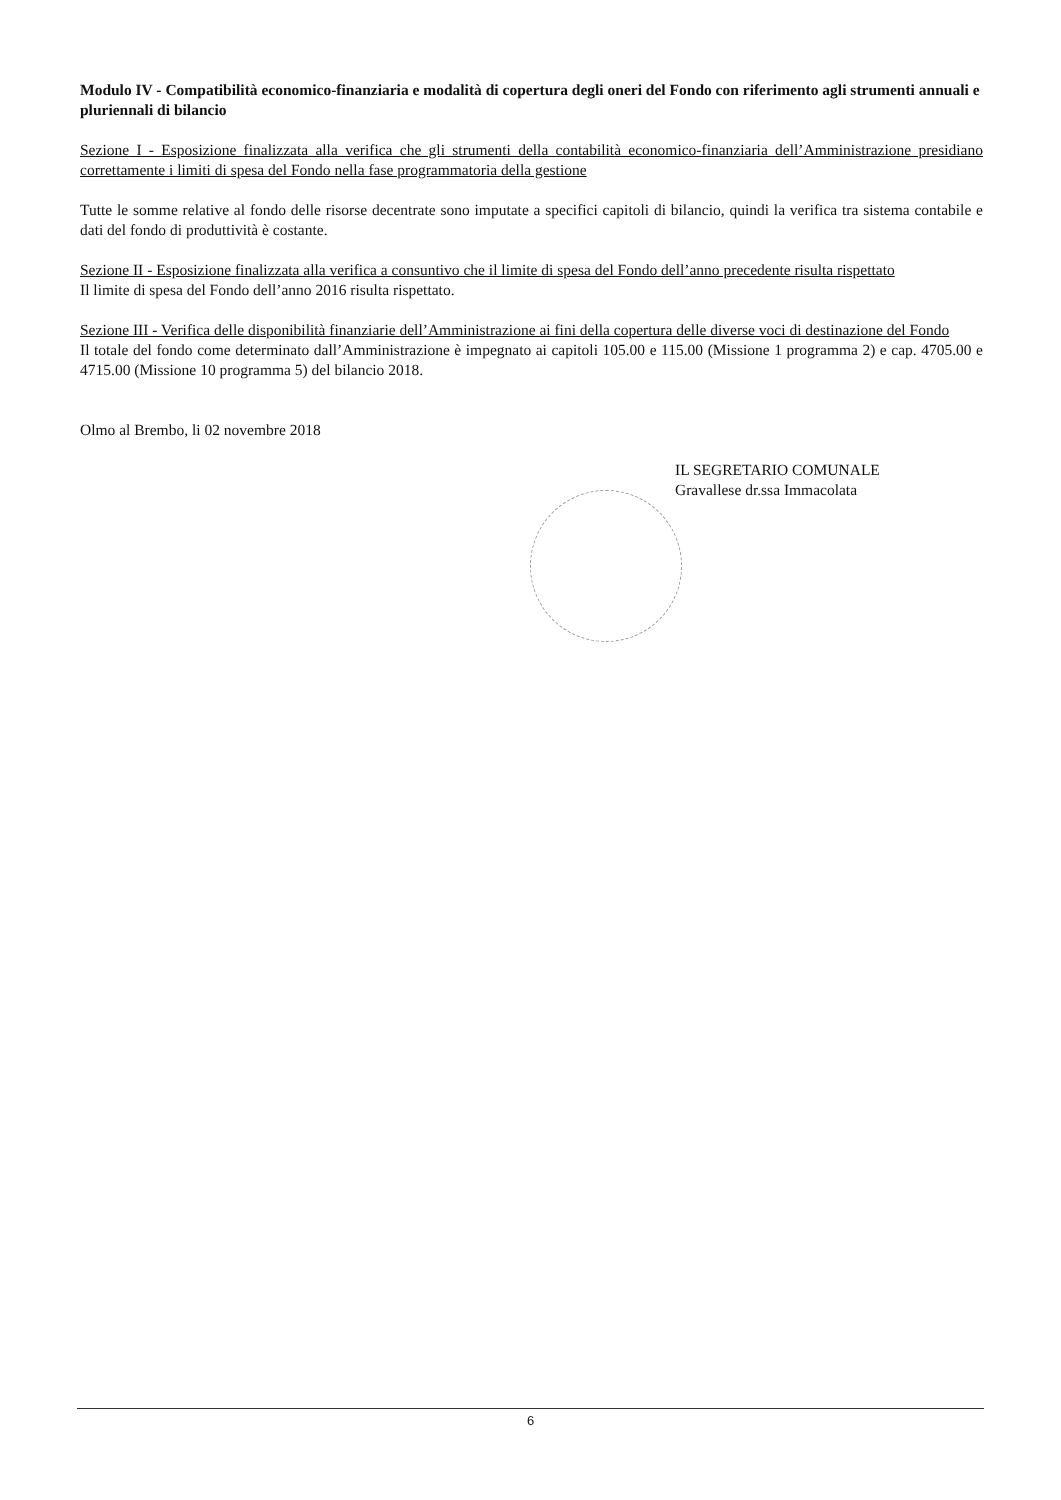Modulo IV - Compatibilità economico-finanziaria e modalità di copertura degli oneri del Fondo con riferimento agli strumenti annuali e pluriennali di bilancio
Sezione I - Esposizione finalizzata alla verifica che gli strumenti della contabilità economico-finanziaria dell’Amministrazione presidiano correttamente i limiti di spesa del Fondo nella fase programmatoria della gestione
Tutte le somme relative al fondo delle risorse decentrate sono imputate a specifici capitoli di bilancio, quindi la verifica tra sistema contabile e dati del fondo di produttività è costante.
Sezione II - Esposizione finalizzata alla verifica a consuntivo che il limite di spesa del Fondo dell’anno precedente risulta rispettato
Il limite di spesa del Fondo dell’anno 2016 risulta rispettato.
Sezione III - Verifica delle disponibilità finanziarie dell’Amministrazione ai fini della copertura delle diverse voci di destinazione del Fondo
Il totale del fondo come determinato dall’Amministrazione è impegnato ai capitoli 105.00 e 115.00 (Missione 1 programma 2) e cap. 4705.00 e 4715.00 (Missione 10 programma 5) del bilancio 2018.
Olmo al Brembo, li 02 novembre 2018
IL SEGRETARIO COMUNALE
Gravallese dr.ssa Immacolata
6